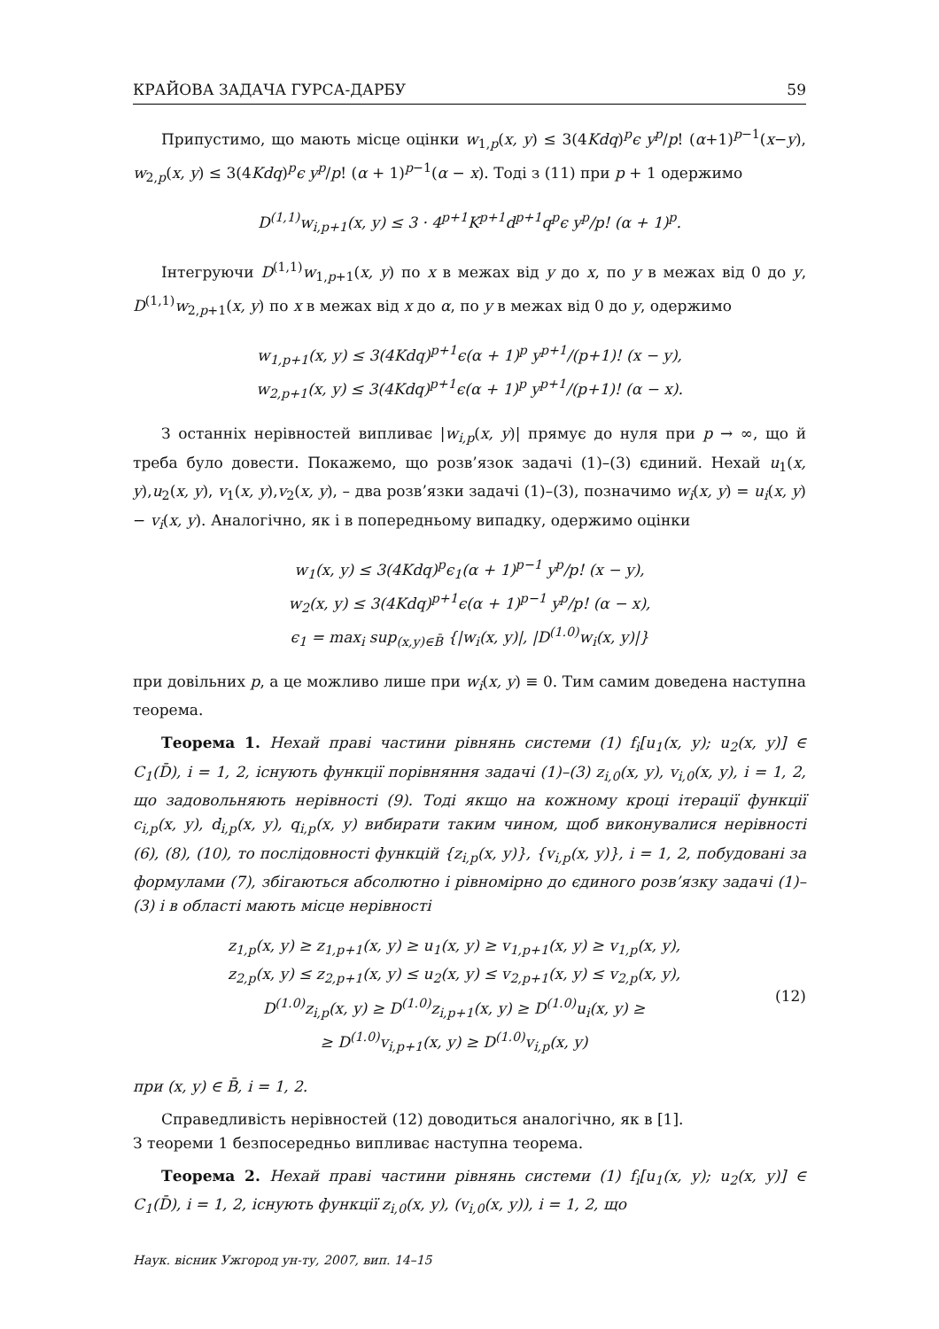КРАЙОВА ЗАДАЧА ГУРСА-ДАРБУ 59
Припустимо, що мають місце оцінки w<sub>1,p</sub>(x, y) ≤ 3(4Kdq)<sup>p</sup>ϵ y<sup>p</sup>/p! (α+1)<sup>p−1</sup>(x−y), w<sub>2,p</sub>(x, y) ≤ 3(4Kdq)<sup>p</sup>ϵ y<sup>p</sup>/p! (α + 1)<sup>p−1</sup>(α − x). Тоді з (11) при p + 1 одержимо
D<sup>(1,1)</sup>w<sub>i,p+1</sub>(x, y) ≤ 3 · 4<sup>p+1</sup>K<sup>p+1</sup>d<sup>p+1</sup>q<sup>p</sup>ϵ y<sup>p</sup>/p! (α + 1)<sup>p</sup>.
Інтегруючи D<sup>(1,1)</sup>w<sub>1,p+1</sub>(x, y) по x в межах від y до x, по y в межах від 0 до y, D<sup>(1,1)</sup>w<sub>2,p+1</sub>(x, y) по x в межах від x до α, по y в межах від 0 до y, одержимо
w<sub>1,p+1</sub>(x, y) ≤ 3(4Kdq)<sup>p+1</sup>ϵ(α + 1)<sup>p</sup> y<sup>p+1</sup>/(p+1)! (x − y),
w<sub>2,p+1</sub>(x, y) ≤ 3(4Kdq)<sup>p+1</sup>ϵ(α + 1)<sup>p</sup> y<sup>p+1</sup>/(p+1)! (α − x).
З останніх нерівностей випливає |w<sub>i,p</sub>(x, y)| прямує до нуля при p → ∞, що й треба було довести. Покажемо, що розв’язок задачі (1)–(3) єдиний. Нехай u<sub>1</sub>(x, y),u<sub>2</sub>(x, y), v<sub>1</sub>(x, y),v<sub>2</sub>(x, y), – два розв’язки задачі (1)–(3), позначимо w<sub>i</sub>(x, y) = u<sub>i</sub>(x, y) − v<sub>i</sub>(x, y). Аналогічно, як і в попередньому випадку, одержимо оцінки
w<sub>1</sub>(x, y) ≤ 3(4Kdq)<sup>p</sup>ϵ<sub>1</sub>(α + 1)<sup>p−1</sup> y<sup>p</sup>/p! (x − y),
w<sub>2</sub>(x, y) ≤ 3(4Kdq)<sup>p+1</sup>ϵ(α + 1)<sup>p−1</sup> y<sup>p</sup>/p! (α − x),
ϵ<sub>1</sub> = max<sub>i</sub> sup<sub>(x,y)∈B̄</sub> {|w<sub>i</sub>(x, y)|, |D<sup>(1.0)</sup>w<sub>i</sub>(x, y)|}
при довільних p, а це можливо лише при w<sub>i</sub>(x, y) ≡ 0. Тим самим доведена наступна теорема.
Теорема 1. Нехай праві частини рівнянь системи (1) f<sub>i</sub>[u<sub>1</sub>(x, y); u<sub>2</sub>(x, y)] ∈ C<sub>1</sub>(D̄), i = 1, 2, існують функції порівняння задачі (1)–(3) z<sub>i,0</sub>(x, y), v<sub>i,0</sub>(x, y), i = 1, 2, що задовольняють нерівності (9). Тоді якщо на кожному кроці ітерації функції c<sub>i,p</sub>(x, y), d<sub>i,p</sub>(x, y), q<sub>i,p</sub>(x, y) вибирати таким чином, щоб виконувалися нерівності (6), (8), (10), то послідовності функцій {z<sub>i,p</sub>(x, y)}, {v<sub>i,p</sub>(x, y)}, i = 1, 2, побудовані за формулами (7), збігаються абсолютно і рівномірно до єдиного розв’язку задачі (1)–(3) і в області мають місце нерівності
z<sub>1,p</sub>(x, y) ≥ z<sub>1,p+1</sub>(x, y) ≥ u<sub>1</sub>(x, y) ≥ v<sub>1,p+1</sub>(x, y) ≥ v<sub>1,p</sub>(x, y),
z<sub>2,p</sub>(x, y) ≤ z<sub>2,p+1</sub>(x, y) ≤ u<sub>2</sub>(x, y) ≤ v<sub>2,p+1</sub>(x, y) ≤ v<sub>2,p</sub>(x, y),
D<sup>(1.0)</sup>z<sub>i,p</sub>(x, y) ≥ D<sup>(1.0)</sup>z<sub>i,p+1</sub>(x, y) ≥ D<sup>(1.0)</sup>u<sub>i</sub>(x, y) ≥
≥ D<sup>(1.0)</sup>v<sub>i,p+1</sub>(x, y) ≥ D<sup>(1.0)</sup>v<sub>i,p</sub>(x, y)
(12)
при (x, y) ∈ B̄, i = 1, 2.
Справедливість нерівностей (12) доводиться аналогічно, як в [1].
З теореми 1 безпосередньо випливає наступна теорема.
Теорема 2. Нехай праві частини рівнянь системи (1) f<sub>i</sub>[u<sub>1</sub>(x, y); u<sub>2</sub>(x, y)] ∈ C<sub>1</sub>(D̄), i = 1, 2, існують функції z<sub>i,0</sub>(x, y), (v<sub>i,0</sub>(x, y)), i = 1, 2, що
Наук. вісник Ужгород ун-ту, 2007, вип. 14–15